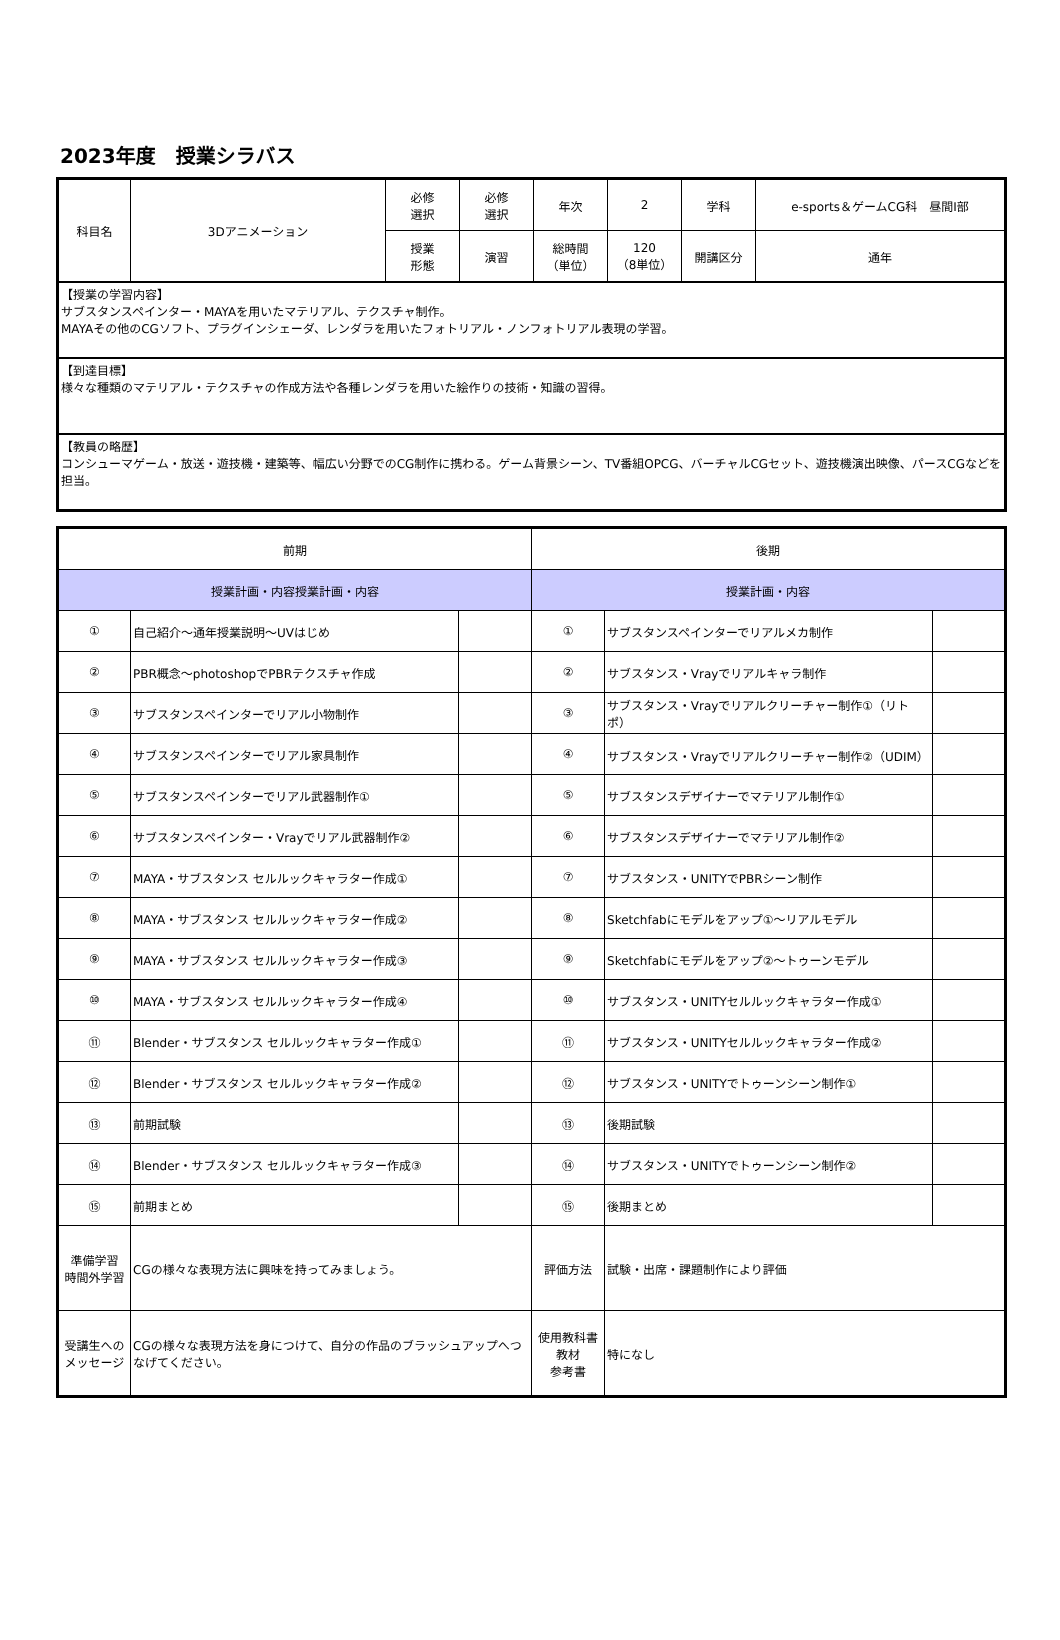2023年度　授業シラバス
| 科目名 | 3Dアニメーション | 必修 選択 | 必修 選択 | 年次 | 2 | 学科 | e-sports＆ゲームCG科 昼間Ⅰ部 |
| | | 授業 形態 | 演習 | 総時間 （単位） | 120 （8単位） | 開講区分 | 通年 |
| 【授業の学習内容】 サブスタンスペインター・MAYAを用いたマテリアル、テクスチャ制作。 MAYAその他のCGソフト、プラグインシェーダ、レンダラを用いたフォトリアル・ノンフォトリアル表現の学習。 | | | | | | | |
| 【到達目標】 様々な種類のマテリアル・テクスチャの作成方法や各種レンダラを用いた絵作りの技術・知識の習得。 | | | | | | | |
| 【教員の略歴】 コンシューマゲーム・放送・遊技機・建築等、幅広い分野でのCG制作に携わる。ゲーム背景シーン、TV番組OPCG、バーチャルCGセット、遊技機演出映像、パースCGなどを担当。 | | | | | | | |
| 前期 | | | 後期 | | |
| 授業計画・内容授業計画・内容 | | | 授業計画・内容 | | |
| ① | 自己紹介～通年授業説明～UVはじめ | | ① | サブスタンスペインターでリアルメカ制作 | |
| ② | PBR概念～photoshopでPBRテクスチャ作成 | | ② | サブスタンス・Vrayでリアルキャラ制作 | |
| ③ | サブスタンスペインターでリアル小物制作 | | ③ | サブスタンス・Vrayでリアルクリーチャー制作①（リトポ） | |
| ④ | サブスタンスペインターでリアル家具制作 | | ④ | サブスタンス・Vrayでリアルクリーチャー制作②（UDIM） | |
| ⑤ | サブスタンスペインターでリアル武器制作① | | ⑤ | サブスタンスデザイナーでマテリアル制作① | |
| ⑥ | サブスタンスペインター・Vrayでリアル武器制作② | | ⑥ | サブスタンスデザイナーでマテリアル制作② | |
| ⑦ | MAYA・サブスタンス セルルックキャラター作成① | | ⑦ | サブスタンス・UNITYでPBRシーン制作 | |
| ⑧ | MAYA・サブスタンス セルルックキャラター作成② | | ⑧ | Sketchfabにモデルをアップ①～リアルモデル | |
| ⑨ | MAYA・サブスタンス セルルックキャラター作成③ | | ⑨ | Sketchfabにモデルをアップ②～トゥーンモデル | |
| ⑩ | MAYA・サブスタンス セルルックキャラター作成④ | | ⑩ | サブスタンス・UNITYセルルックキャラター作成① | |
| ⑪ | Blender・サブスタンス セルルックキャラター作成① | | ⑪ | サブスタンス・UNITYセルルックキャラター作成② | |
| ⑫ | Blender・サブスタンス セルルックキャラター作成② | | ⑫ | サブスタンス・UNITYでトゥーンシーン制作① | |
| ⑬ | 前期試験 | | ⑬ | 後期試験 | |
| ⑭ | Blender・サブスタンス セルルックキャラター作成③ | | ⑭ | サブスタンス・UNITYでトゥーンシーン制作② | |
| ⑮ | 前期まとめ | | ⑮ | 後期まとめ | |
| 準備学習 時間外学習 | CGの様々な表現方法に興味を持ってみましょう。 | | 評価方法 | 試験・出席・課題制作により評価 | |
| 受講生への メッセージ | CGの様々な表現方法を身につけて、自分の作品のブラッシュアップへつなげてください。 | | 使用教科書 教材 参考書 | 特になし | |